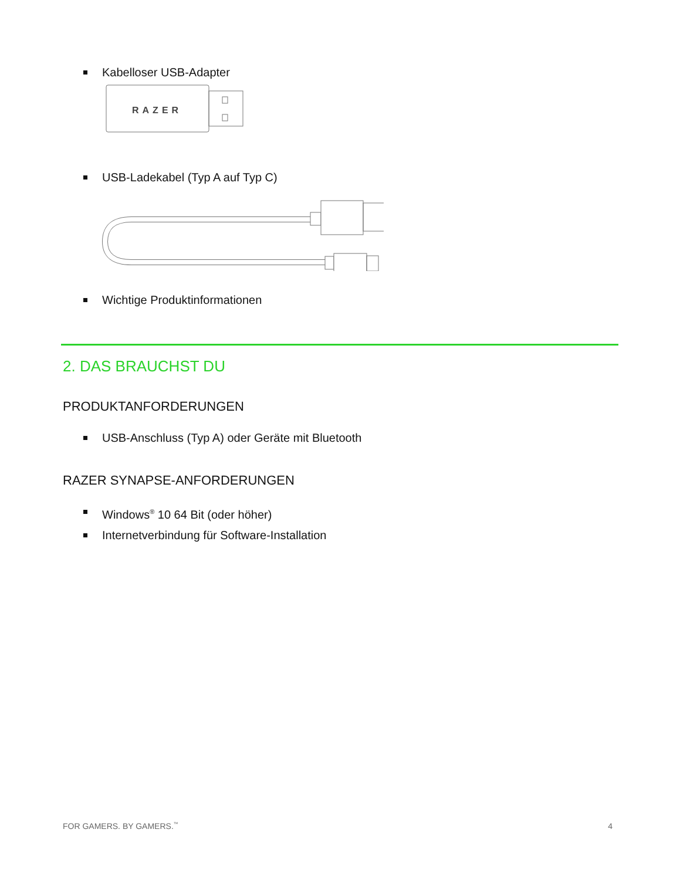Kabelloser USB-Adapter
RAZER
USB-Ladekabel (Typ A auf Typ C)
Wichtige Produktinformationen
2. DAS BRAUCHST DU
PRODUKTANFORDERUNGEN
USB-Anschluss (Typ A) oder Geräte mit Bluetooth
RAZER SYNAPSE-ANFORDERUNGEN
Windows<sup>®</sup> 10 64 Bit (oder höher)
Internetverbindung für Software-Installation
FOR GAMERS. BY GAMERS.<sup>™</sup> 4